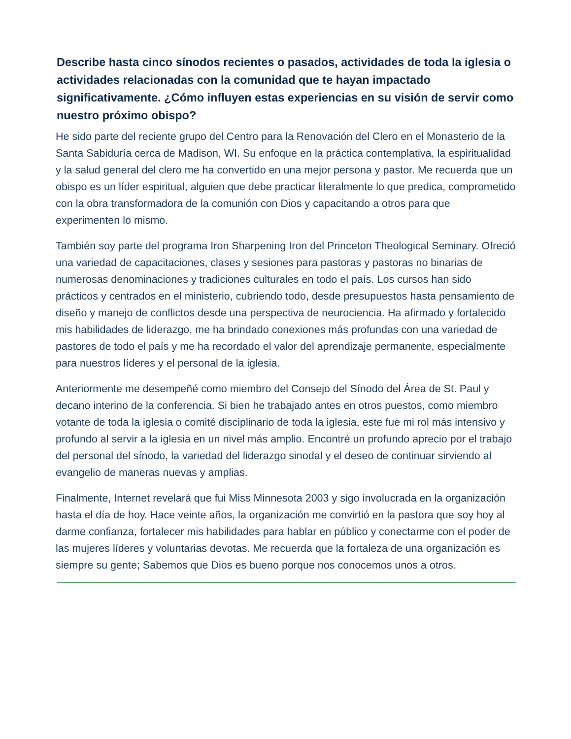Describe hasta cinco sínodos recientes o pasados, actividades de toda la iglesia o actividades relacionadas con la comunidad que te hayan impactado significativamente. ¿Cómo influyen estas experiencias en su visión de servir como nuestro próximo obispo?
He sido parte del reciente grupo del Centro para la Renovación del Clero en el Monasterio de la Santa Sabiduría cerca de Madison, WI. Su enfoque en la práctica contemplativa, la espiritualidad y la salud general del clero me ha convertido en una mejor persona y pastor. Me recuerda que un obispo es un líder espiritual, alguien que debe practicar literalmente lo que predica, comprometido con la obra transformadora de la comunión con Dios y capacitando a otros para que experimenten lo mismo.
También soy parte del programa Iron Sharpening Iron del Princeton Theological Seminary. Ofreció una variedad de capacitaciones, clases y sesiones para pastoras y pastoras no binarias de numerosas denominaciones y tradiciones culturales en todo el país. Los cursos han sido prácticos y centrados en el ministerio, cubriendo todo, desde presupuestos hasta pensamiento de diseño y manejo de conflictos desde una perspectiva de neurociencia. Ha afirmado y fortalecido mis habilidades de liderazgo, me ha brindado conexiones más profundas con una variedad de pastores de todo el país y me ha recordado el valor del aprendizaje permanente, especialmente para nuestros líderes y el personal de la iglesia.
Anteriormente me desempeñé como miembro del Consejo del Sínodo del Área de St. Paul y decano interino de la conferencia. Si bien he trabajado antes en otros puestos, como miembro votante de toda la iglesia o comité disciplinario de toda la iglesia, este fue mi rol más intensivo y profundo al servir a la iglesia en un nivel más amplio. Encontré un profundo aprecio por el trabajo del personal del sínodo, la variedad del liderazgo sinodal y el deseo de continuar sirviendo al evangelio de maneras nuevas y amplias.
Finalmente, Internet revelará que fui Miss Minnesota 2003 y sigo involucrada en la organización hasta el día de hoy. Hace veinte años, la organización me convirtió en la pastora que soy hoy al darme confianza, fortalecer mis habilidades para hablar en público y conectarme con el poder de las mujeres líderes y voluntarias devotas. Me recuerda que la fortaleza de una organización es siempre su gente; Sabemos que Dios es bueno porque nos conocemos unos a otros.